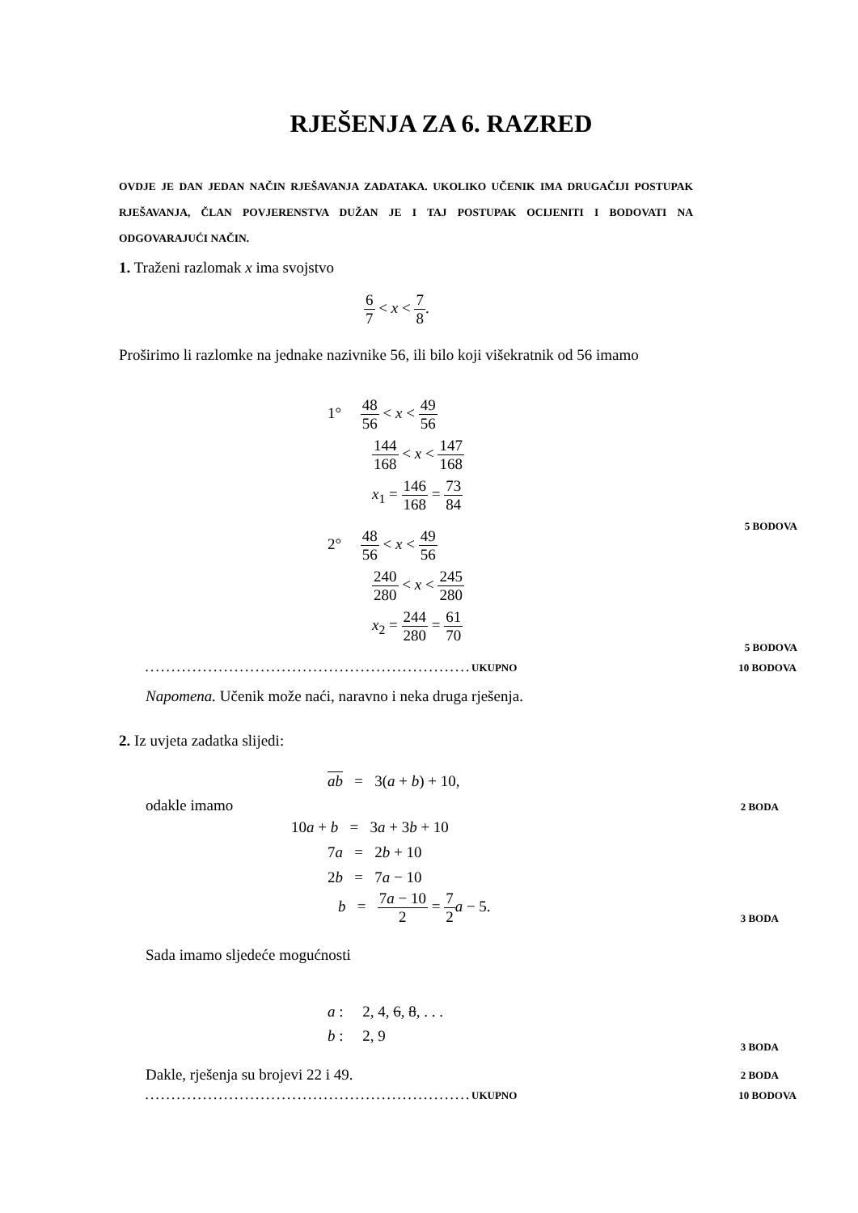RJEŠENJA ZA 6. RAZRED
OVDJE JE DAN JEDAN NAČIN RJEŠAVANJA ZADATAKA. UKOLIKO UČENIK IMA DRUGAČIJI POSTUPAK RJEŠAVANJA, ČLAN POVJERENSTVA DUŽAN JE I TAJ POSTUPAK OCIJENITI I BODOVATI NA ODGOVARAJUĆI NAČIN.
1. Traženi razlomak x ima svojstvo
6 7 < x < 7 8.
Proširimo li razlomke na jednake nazivnike 56, ili bilo koji višekratnik od 56 imamo
1° 48 56 < x < 49 56
144 168 < x < 147 168
x<sub>1</sub> = 146 168 = 73 84
5 BODOVA
2° 48 56 < x < 49 56
240 280 < x < 245 280
x<sub>2</sub> = 244 280 = 61 70
5 BODOVA
. . . . . . . . . . . . . . . . . . . . . . . . . . . . . . . . . . . . . . . . . . . . . . . . . . . . . . . . . . . . . . UKUPNO 10 BODOVA
Napomena. Učenik može naći, naravno i neka druga rješenja.
2. Iz uvjeta zadatka slijedi:
ab = 3(a + b) + 10,
odakle imamo 2 BODA
10a + b = 3a + 3b + 10
7a = 2b + 10
2b = 7a − 10
b = 7a − 10 2 = 7 2 a − 5.
3 BODA
Sada imamo sljedeće mogućnosti
a : 2, 4, 6, 8, . . .
b : 2, 9
3 BODA
Dakle, rješenja su brojevi 22 i 49.
2 BODA
. . . . . . . . . . . . . . . . . . . . . . . . . . . . . . . . . . . . . . . . . . . . . . . . . . . . . . . . . . . . . . UKUPNO 10 BODOVA